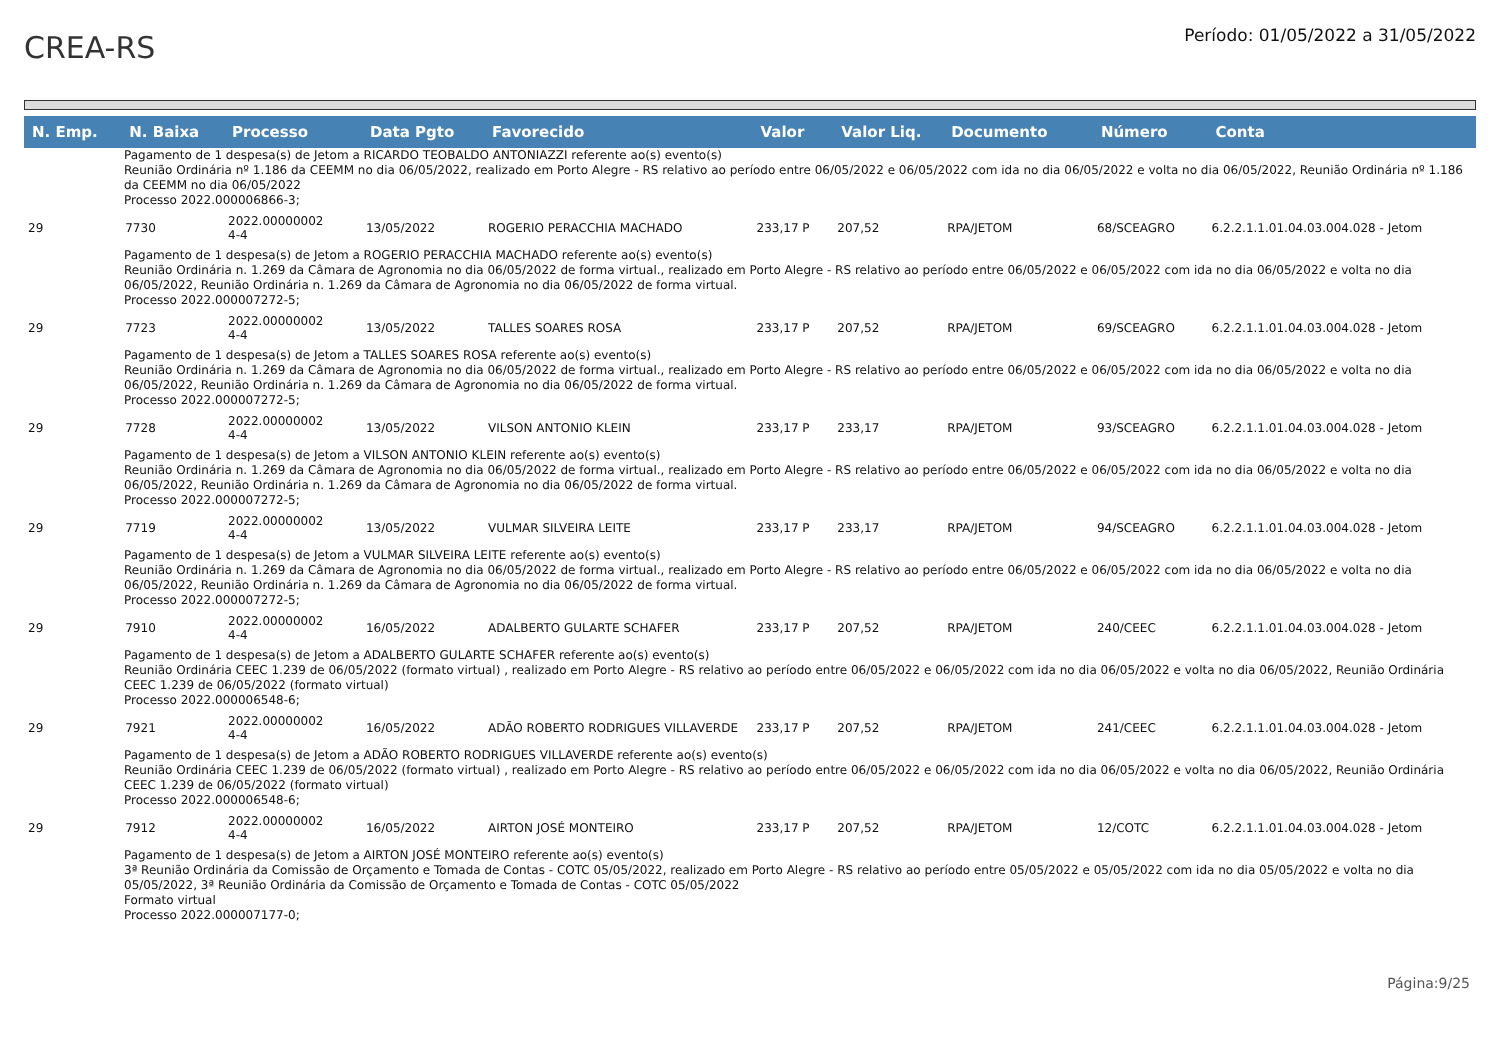CREA-RS
Período: 01/05/2022 a 31/05/2022
| N. Emp. | N. Baixa | Processo | Data Pgto | Favorecido | Valor | Valor Liq. | Documento | Número | Conta |
| --- | --- | --- | --- | --- | --- | --- | --- | --- | --- |
| Pagamento de 1 despesa(s) de Jetom a RICARDO TEOBALDO ANTONIAZZI referente ao(s) evento(s) Reunião Ordinária nº 1.186 da CEEMM no dia 06/05/2022, realizado em Porto Alegre - RS relativo ao período entre 06/05/2022 e 06/05/2022 com ida no dia 06/05/2022 e volta no dia 06/05/2022, Reunião Ordinária nº 1.186 da CEEMM no dia 06/05/2022 Processo 2022.000006866-3; | | | | | | | | | |
| 29 | 7730 | 2022.00000002 4-4 | 13/05/2022 | ROGERIO PERACCHIA MACHADO | 233,17 P | 207,52 | RPA/JETOM | 68/SCEAGRO | 6.2.2.1.1.01.04.03.004.028 - Jetom |
| Pagamento de 1 despesa(s) de Jetom a ROGERIO PERACCHIA MACHADO referente ao(s) evento(s) Reunião Ordinária n. 1.269 da Câmara de Agronomia no dia 06/05/2022 de forma virtual., realizado em Porto Alegre - RS relativo ao período entre 06/05/2022 e 06/05/2022 com ida no dia 06/05/2022 e volta no dia 06/05/2022, Reunião Ordinária n. 1.269 da Câmara de Agronomia no dia 06/05/2022 de forma virtual. Processo 2022.000007272-5; | | | | | | | | | |
| 29 | 7723 | 2022.00000002 4-4 | 13/05/2022 | TALLES SOARES ROSA | 233,17 P | 207,52 | RPA/JETOM | 69/SCEAGRO | 6.2.2.1.1.01.04.03.004.028 - Jetom |
| Pagamento de 1 despesa(s) de Jetom a TALLES SOARES ROSA referente ao(s) evento(s) Reunião Ordinária n. 1.269 da Câmara de Agronomia no dia 06/05/2022 de forma virtual., realizado em Porto Alegre - RS relativo ao período entre 06/05/2022 e 06/05/2022 com ida no dia 06/05/2022 e volta no dia 06/05/2022, Reunião Ordinária n. 1.269 da Câmara de Agronomia no dia 06/05/2022 de forma virtual. Processo 2022.000007272-5; | | | | | | | | | |
| 29 | 7728 | 2022.00000002 4-4 | 13/05/2022 | VILSON ANTONIO KLEIN | 233,17 P | 233,17 | RPA/JETOM | 93/SCEAGRO | 6.2.2.1.1.01.04.03.004.028 - Jetom |
| Pagamento de 1 despesa(s) de Jetom a VILSON ANTONIO KLEIN referente ao(s) evento(s) Reunião Ordinária n. 1.269 da Câmara de Agronomia no dia 06/05/2022 de forma virtual., realizado em Porto Alegre - RS relativo ao período entre 06/05/2022 e 06/05/2022 com ida no dia 06/05/2022 e volta no dia 06/05/2022, Reunião Ordinária n. 1.269 da Câmara de Agronomia no dia 06/05/2022 de forma virtual. Processo 2022.000007272-5; | | | | | | | | | |
| 29 | 7719 | 2022.00000002 4-4 | 13/05/2022 | VULMAR SILVEIRA LEITE | 233,17 P | 233,17 | RPA/JETOM | 94/SCEAGRO | 6.2.2.1.1.01.04.03.004.028 - Jetom |
| Pagamento de 1 despesa(s) de Jetom a VULMAR SILVEIRA LEITE referente ao(s) evento(s) Reunião Ordinária n. 1.269 da Câmara de Agronomia no dia 06/05/2022 de forma virtual., realizado em Porto Alegre - RS relativo ao período entre 06/05/2022 e 06/05/2022 com ida no dia 06/05/2022 e volta no dia 06/05/2022, Reunião Ordinária n. 1.269 da Câmara de Agronomia no dia 06/05/2022 de forma virtual. Processo 2022.000007272-5; | | | | | | | | | |
| 29 | 7910 | 2022.00000002 4-4 | 16/05/2022 | ADALBERTO GULARTE SCHAFER | 233,17 P | 207,52 | RPA/JETOM | 240/CEEC | 6.2.2.1.1.01.04.03.004.028 - Jetom |
| Pagamento de 1 despesa(s) de Jetom a ADALBERTO GULARTE SCHAFER referente ao(s) evento(s) Reunião Ordinária CEEC 1.239 de 06/05/2022 (formato virtual) , realizado em Porto Alegre - RS relativo ao período entre 06/05/2022 e 06/05/2022 com ida no dia 06/05/2022 e volta no dia 06/05/2022, Reunião Ordinária CEEC 1.239 de 06/05/2022 (formato virtual) Processo 2022.000006548-6; | | | | | | | | | |
| 29 | 7921 | 2022.00000002 4-4 | 16/05/2022 | ADÃO ROBERTO RODRIGUES VILLAVERDE | 233,17 P | 207,52 | RPA/JETOM | 241/CEEC | 6.2.2.1.1.01.04.03.004.028 - Jetom |
| Pagamento de 1 despesa(s) de Jetom a ADÃO ROBERTO RODRIGUES VILLAVERDE referente ao(s) evento(s) Reunião Ordinária CEEC 1.239 de 06/05/2022 (formato virtual) , realizado em Porto Alegre - RS relativo ao período entre 06/05/2022 e 06/05/2022 com ida no dia 06/05/2022 e volta no dia 06/05/2022, Reunião Ordinária CEEC 1.239 de 06/05/2022 (formato virtual) Processo 2022.000006548-6; | | | | | | | | | |
| 29 | 7912 | 2022.00000002 4-4 | 16/05/2022 | AIRTON JOSÉ MONTEIRO | 233,17 P | 207,52 | RPA/JETOM | 12/COTC | 6.2.2.1.1.01.04.03.004.028 - Jetom |
| Pagamento de 1 despesa(s) de Jetom a AIRTON JOSÉ MONTEIRO referente ao(s) evento(s) 3ª Reunião Ordinária da Comissão de Orçamento e Tomada de Contas - COTC 05/05/2022, realizado em Porto Alegre - RS relativo ao período entre 05/05/2022 e 05/05/2022 com ida no dia 05/05/2022 e volta no dia 05/05/2022, 3ª Reunião Ordinária da Comissão de Orçamento e Tomada de Contas - COTC 05/05/2022 Formato virtual Processo 2022.000007177-0; | | | | | | | | | |
Página:9/25